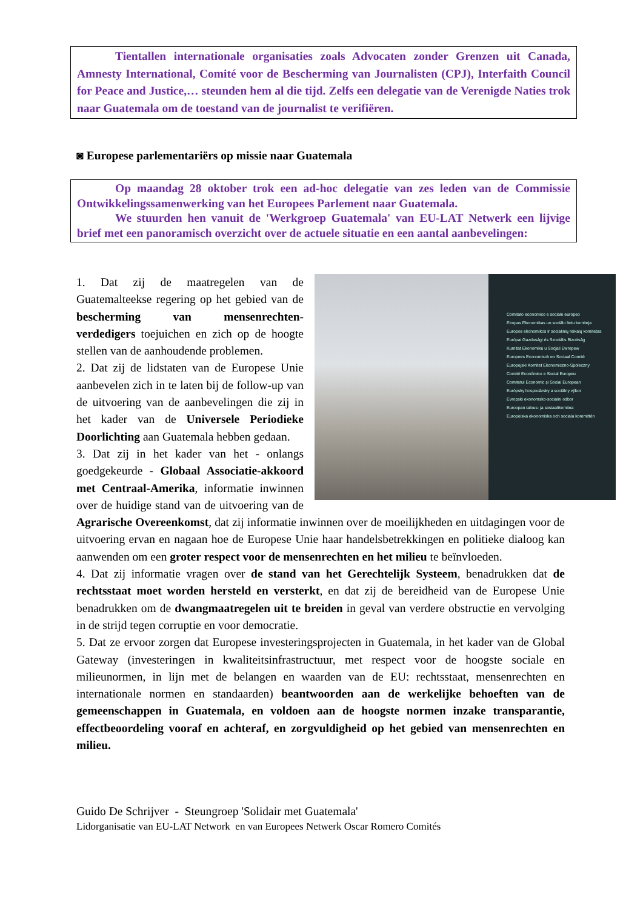Tientallen internationale organisaties zoals Advocaten zonder Grenzen uit Canada, Amnesty International, Comité voor de Bescherming van Journalisten (CPJ), Interfaith Council for Peace and Justice,… steunden hem al die tijd. Zelfs een delegatie van de Verenigde Naties trok naar Guatemala om de toestand van de journalist te verifiëren.
◙ Europese parlementariërs op missie naar Guatemala
Op maandag 28 oktober trok een ad-hoc delegatie van zes leden van de Commissie Ontwikkelingssamenwerking van het Europees Parlement naar Guatemala.
We stuurden hen vanuit de 'Werkgroep Guatemala' van EU-LAT Netwerk een lijvige brief met een panoramisch overzicht over de actuele situatie en een aantal aanbevelingen:
Comitato economico e sociale europeo
Eiropas Ekonomikas un sociālo lietu komiteja
Europos ekonomikos ir socialinių reikalų komitetas
Európai Gazdasági és Szociális Bizottság
Kumitat Ekonomiku u Soċjali Ewropew
Europees Economisch en Sociaal Comité
Europejski Komitet Ekonomiczno-Społeczny
Comité Económico e Social Europeu
Comitetul Economic și Social European
Európsky hospodársky a sociálny výbor
Evropski ekonomsko-socialni odbor
Euroopan talous- ja sosiaalikomitea
Europeiska ekonomiska och sociala kommittén
1. Dat zij de maatregelen van de Guatemalteekse regering op het gebied van de bescherming van mensenrechten-verdedigers toejuichen en zich op de hoogte stellen van de aanhoudende problemen.
2. Dat zij de lidstaten van de Europese Unie aanbevelen zich in te laten bij de follow-up van de uitvoering van de aanbevelingen die zij in het kader van de Universele Periodieke Doorlichting aan Guatemala hebben gedaan.
3. Dat zij in het kader van het - onlangs goedgekeurde - Globaal Associatie-akkoord met Centraal-Amerika, informatie inwinnen over de huidige stand van de uitvoering van de Agrarische Overeenkomst, dat zij informatie inwinnen over de moeilijkheden en uitdagingen voor de uitvoering ervan en nagaan hoe de Europese Unie haar handelsbetrekkingen en politieke dialoog kan aanwenden om een groter respect voor de mensenrechten en het milieu te beïnvloeden.
4. Dat zij informatie vragen over de stand van het Gerechtelijk Systeem, benadrukken dat de rechtsstaat moet worden hersteld en versterkt, en dat zij de bereidheid van de Europese Unie benadrukken om de dwangmaatregelen uit te breiden in geval van verdere obstructie en vervolging in de strijd tegen corruptie en voor democratie.
5. Dat ze ervoor zorgen dat Europese investeringsprojecten in Guatemala, in het kader van de Global Gateway (investeringen in kwaliteitsinfrastructuur, met respect voor de hoogste sociale en milieunormen, in lijn met de belangen en waarden van de EU: rechtsstaat, mensenrechten en internationale normen en standaarden) beantwoorden aan de werkelijke behoeften van de gemeenschappen in Guatemala, en voldoen aan de hoogste normen inzake transparantie, effectbeoordeling vooraf en achteraf, en zorgvuldigheid op het gebied van mensenrechten en milieu.
Guido De Schrijver - Steungroep 'Solidair met Guatemala'
Lidorganisatie van EU-LAT Network en van Europees Netwerk Oscar Romero Comités